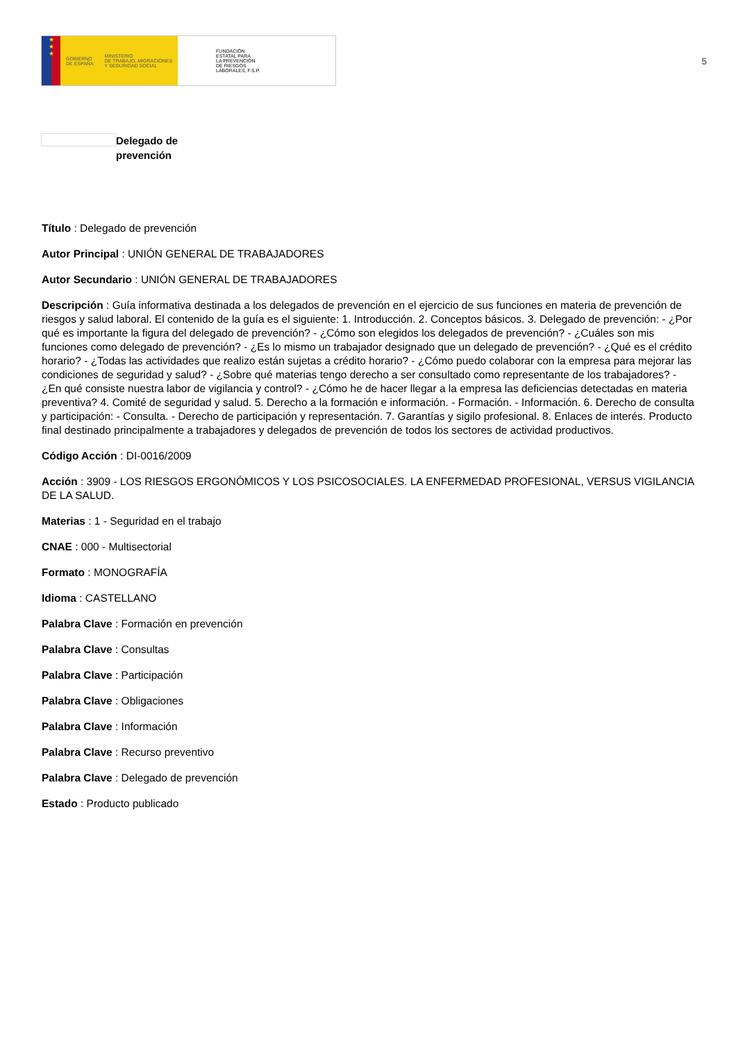★
★
★
GOBIERNO
DE ESPAÑA
MINISTERIO
DE TRABAJO, MIGRACIONES
Y SEGURIDAD SOCIAL
FUNDACIÓN
ESTATAL PARA
LA PREVENCIÓN
DE RIESGOS
LABORALES, F.S.P.
5
Delegado de
prevención
Título : Delegado de prevención
Autor Principal : UNIÓN GENERAL DE TRABAJADORES
Autor Secundario : UNIÓN GENERAL DE TRABAJADORES
Descripción : Guía informativa destinada a los delegados de prevención en el ejercicio de sus funciones en materia de prevención de riesgos y salud laboral. El contenido de la guía es el siguiente: 1. Introducción. 2. Conceptos básicos. 3. Delegado de prevención: - ¿Por qué es importante la figura del delegado de prevención? - ¿Cómo son elegidos los delegados de prevención? - ¿Cuáles son mis funciones como delegado de prevención? - ¿Es lo mismo un trabajador designado que un delegado de prevención? - ¿Qué es el crédito horario? - ¿Todas las actividades que realizo están sujetas a crédito horario? - ¿Cómo puedo colaborar con la empresa para mejorar las condiciones de seguridad y salud? - ¿Sobre qué materias tengo derecho a ser consultado como representante de los trabajadores? - ¿En qué consiste nuestra labor de vigilancia y control? - ¿Cómo he de hacer llegar a la empresa las deficiencias detectadas en materia preventiva? 4. Comité de seguridad y salud. 5. Derecho a la formación e información. - Formación. - Información. 6. Derecho de consulta y participación: - Consulta. - Derecho de participación y representación. 7. Garantías y sigilo profesional. 8. Enlaces de interés. Producto final destinado principalmente a trabajadores y delegados de prevención de todos los sectores de actividad productivos.
Código Acción : DI-0016/2009
Acción : 3909 - LOS RIESGOS ERGONÓMICOS Y LOS PSICOSOCIALES. LA ENFERMEDAD PROFESIONAL, VERSUS VIGILANCIA DE LA SALUD.
Materias : 1 - Seguridad en el trabajo
CNAE : 000 - Multisectorial
Formato : MONOGRAFÍA
Idioma : CASTELLANO
Palabra Clave : Formación en prevención
Palabra Clave : Consultas
Palabra Clave : Participación
Palabra Clave : Obligaciones
Palabra Clave : Información
Palabra Clave : Recurso preventivo
Palabra Clave : Delegado de prevención
Estado : Producto publicado